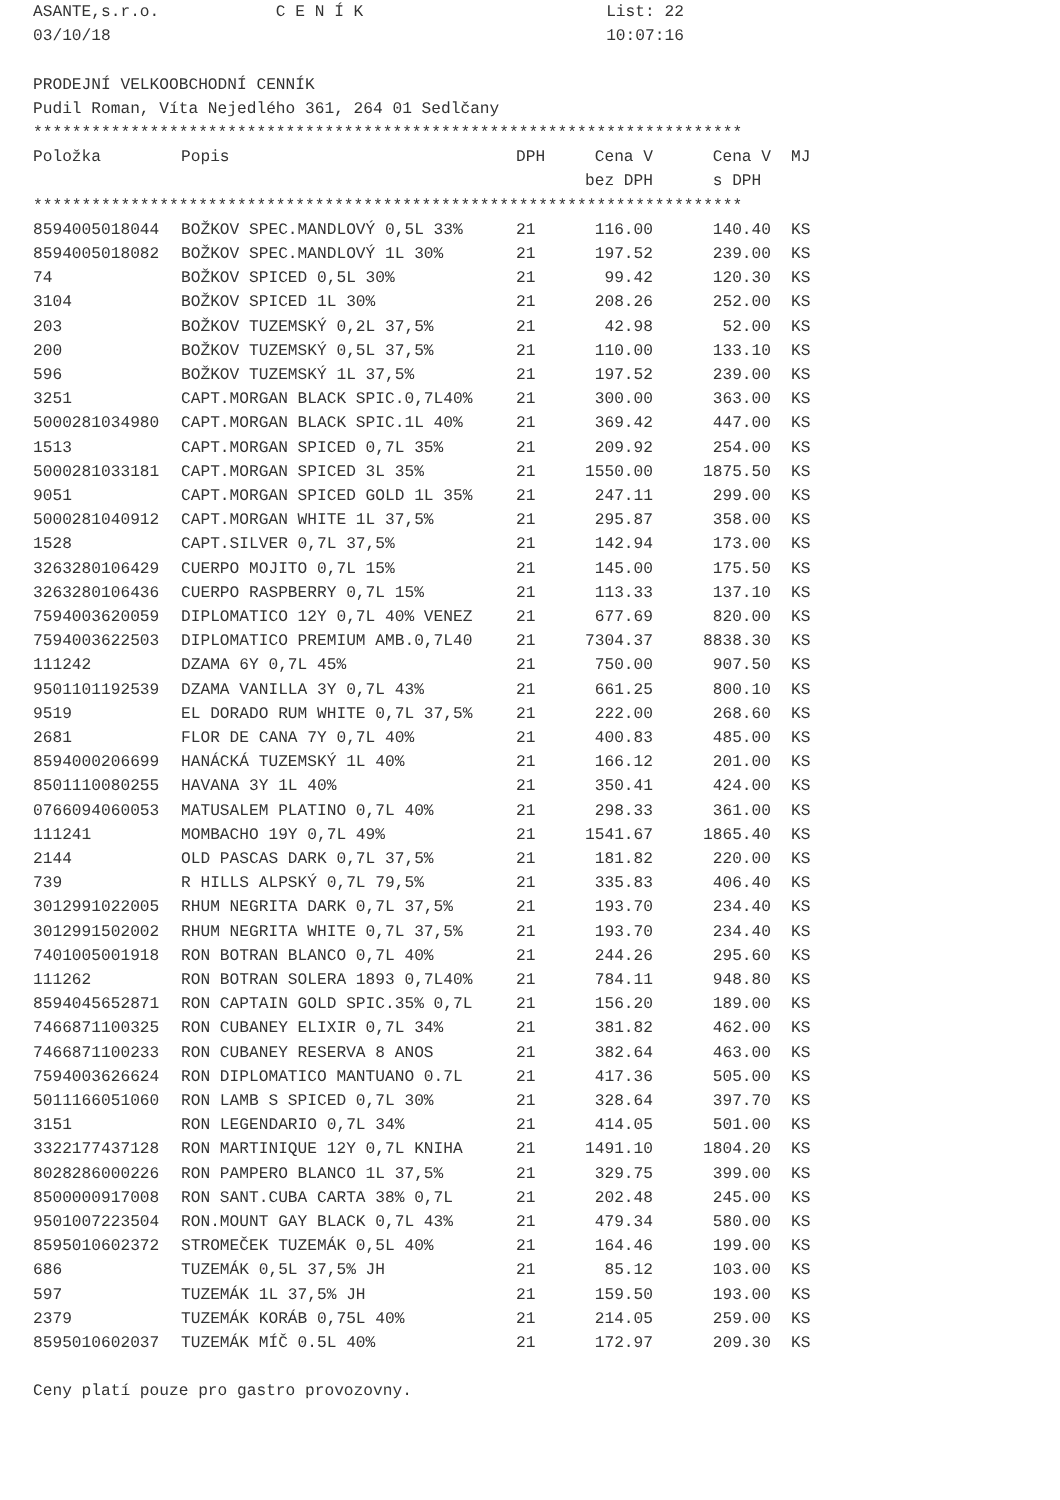ASANTE,s.r.o. C E N Í K List: 22
03/10/18 10:07:16
PRODEJNÍ VELKOOBCHODNÍ CENNÍK
Pudil Roman, Víta Nejedlého 361, 264 01 Sedlčany
*************************************************************************
| Položka | Popis | DPH | Cena V | Cena V | MJ |
| --- | --- | --- | --- | --- | --- |
| | | | bez DPH | s DPH | |
*************************************************************************
| 8594005018044 | BOŽKOV SPEC.MANDLOVÝ 0,5L 33% | 21 | 116.00 | 140.40 | KS |
| 8594005018082 | BOŽKOV SPEC.MANDLOVÝ 1L 30% | 21 | 197.52 | 239.00 | KS |
| 74 | BOŽKOV SPICED 0,5L 30% | 21 | 99.42 | 120.30 | KS |
| 3104 | BOŽKOV SPICED 1L 30% | 21 | 208.26 | 252.00 | KS |
| 203 | BOŽKOV TUZEMSKÝ 0,2L 37,5% | 21 | 42.98 | 52.00 | KS |
| 200 | BOŽKOV TUZEMSKÝ 0,5L 37,5% | 21 | 110.00 | 133.10 | KS |
| 596 | BOŽKOV TUZEMSKÝ 1L 37,5% | 21 | 197.52 | 239.00 | KS |
| 3251 | CAPT.MORGAN BLACK SPIC.0,7L40% | 21 | 300.00 | 363.00 | KS |
| 5000281034980 | CAPT.MORGAN BLACK SPIC.1L 40% | 21 | 369.42 | 447.00 | KS |
| 1513 | CAPT.MORGAN SPICED 0,7L 35% | 21 | 209.92 | 254.00 | KS |
| 5000281033181 | CAPT.MORGAN SPICED 3L 35% | 21 | 1550.00 | 1875.50 | KS |
| 9051 | CAPT.MORGAN SPICED GOLD 1L 35% | 21 | 247.11 | 299.00 | KS |
| 5000281040912 | CAPT.MORGAN WHITE 1L 37,5% | 21 | 295.87 | 358.00 | KS |
| 1528 | CAPT.SILVER 0,7L 37,5% | 21 | 142.94 | 173.00 | KS |
| 3263280106429 | CUERPO MOJITO 0,7L 15% | 21 | 145.00 | 175.50 | KS |
| 3263280106436 | CUERPO RASPBERRY 0,7L 15% | 21 | 113.33 | 137.10 | KS |
| 7594003620059 | DIPLOMATICO 12Y 0,7L 40% VENEZ | 21 | 677.69 | 820.00 | KS |
| 7594003622503 | DIPLOMATICO PREMIUM AMB.0,7L40 | 21 | 7304.37 | 8838.30 | KS |
| 111242 | DZAMA 6Y 0,7L 45% | 21 | 750.00 | 907.50 | KS |
| 9501101192539 | DZAMA VANILLA 3Y 0,7L 43% | 21 | 661.25 | 800.10 | KS |
| 9519 | EL DORADO RUM WHITE 0,7L 37,5% | 21 | 222.00 | 268.60 | KS |
| 2681 | FLOR DE CANA 7Y 0,7L 40% | 21 | 400.83 | 485.00 | KS |
| 8594000206699 | HANÁCKÁ TUZEMSKÝ 1L 40% | 21 | 166.12 | 201.00 | KS |
| 8501110080255 | HAVANA 3Y 1L 40% | 21 | 350.41 | 424.00 | KS |
| 0766094060053 | MATUSALEM PLATINO 0,7L 40% | 21 | 298.33 | 361.00 | KS |
| 111241 | MOMBACHO 19Y 0,7L 49% | 21 | 1541.67 | 1865.40 | KS |
| 2144 | OLD PASCAS DARK 0,7L 37,5% | 21 | 181.82 | 220.00 | KS |
| 739 | R HILLS ALPSKÝ 0,7L 79,5% | 21 | 335.83 | 406.40 | KS |
| 3012991022005 | RHUM NEGRITA DARK 0,7L 37,5% | 21 | 193.70 | 234.40 | KS |
| 3012991502002 | RHUM NEGRITA WHITE 0,7L 37,5% | 21 | 193.70 | 234.40 | KS |
| 7401005001918 | RON BOTRAN BLANCO 0,7L 40% | 21 | 244.26 | 295.60 | KS |
| 111262 | RON BOTRAN SOLERA 1893 0,7L40% | 21 | 784.11 | 948.80 | KS |
| 8594045652871 | RON CAPTAIN GOLD SPIC.35% 0,7L | 21 | 156.20 | 189.00 | KS |
| 7466871100325 | RON CUBANEY ELIXIR 0,7L 34% | 21 | 381.82 | 462.00 | KS |
| 7466871100233 | RON CUBANEY RESERVA 8 ANOS | 21 | 382.64 | 463.00 | KS |
| 7594003626624 | RON DIPLOMATICO MANTUANO 0.7L | 21 | 417.36 | 505.00 | KS |
| 5011166051060 | RON LAMB S SPICED 0,7L 30% | 21 | 328.64 | 397.70 | KS |
| 3151 | RON LEGENDARIO 0,7L 34% | 21 | 414.05 | 501.00 | KS |
| 3322177437128 | RON MARTINIQUE 12Y 0,7L KNIHA | 21 | 1491.10 | 1804.20 | KS |
| 8028286000226 | RON PAMPERO BLANCO 1L 37,5% | 21 | 329.75 | 399.00 | KS |
| 8500000917008 | RON SANT.CUBA CARTA 38% 0,7L | 21 | 202.48 | 245.00 | KS |
| 9501007223504 | RON.MOUNT GAY BLACK 0,7L 43% | 21 | 479.34 | 580.00 | KS |
| 8595010602372 | STROMEČEK TUZEMÁK 0,5L 40% | 21 | 164.46 | 199.00 | KS |
| 686 | TUZEMÁK 0,5L 37,5% JH | 21 | 85.12 | 103.00 | KS |
| 597 | TUZEMÁK 1L 37,5% JH | 21 | 159.50 | 193.00 | KS |
| 2379 | TUZEMÁK KORÁB 0,75L 40% | 21 | 214.05 | 259.00 | KS |
| 8595010602037 | TUZEMÁK MÍČ 0.5L 40% | 21 | 172.97 | 209.30 | KS |
Ceny platí pouze pro gastro provozovny.